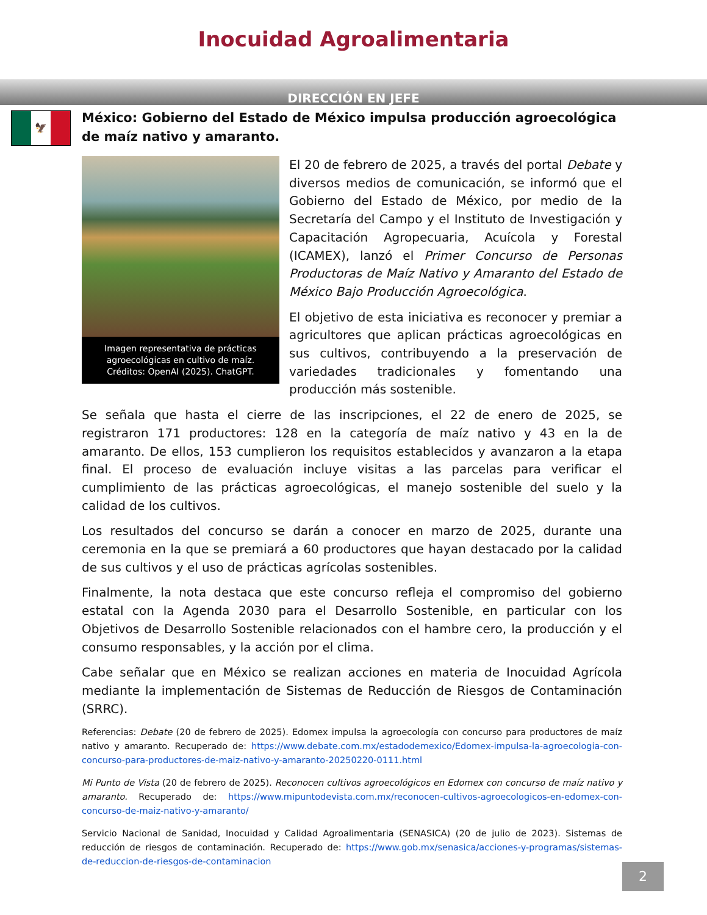Inocuidad Agroalimentaria
DIRECCIÓN EN JEFE
🦅
México: Gobierno del Estado de México impulsa producción agroecológica de maíz nativo y amaranto.
Imagen representativa de prácticas agroecológicas en cultivo de maíz. Créditos: OpenAI (2025). ChatGPT.
El 20 de febrero de 2025, a través del portal Debate y diversos medios de comunicación, se informó que el Gobierno del Estado de México, por medio de la Secretaría del Campo y el Instituto de Investigación y Capacitación Agropecuaria, Acuícola y Forestal (ICAMEX), lanzó el Primer Concurso de Personas Productoras de Maíz Nativo y Amaranto del Estado de México Bajo Producción Agroecológica.
El objetivo de esta iniciativa es reconocer y premiar a agricultores que aplican prácticas agroecológicas en sus cultivos, contribuyendo a la preservación de variedades tradicionales y fomentando una producción más sostenible.
Se señala que hasta el cierre de las inscripciones, el 22 de enero de 2025, se registraron 171 productores: 128 en la categoría de maíz nativo y 43 en la de amaranto. De ellos, 153 cumplieron los requisitos establecidos y avanzaron a la etapa final. El proceso de evaluación incluye visitas a las parcelas para verificar el cumplimiento de las prácticas agroecológicas, el manejo sostenible del suelo y la calidad de los cultivos.
Los resultados del concurso se darán a conocer en marzo de 2025, durante una ceremonia en la que se premiará a 60 productores que hayan destacado por la calidad de sus cultivos y el uso de prácticas agrícolas sostenibles.
Finalmente, la nota destaca que este concurso refleja el compromiso del gobierno estatal con la Agenda 2030 para el Desarrollo Sostenible, en particular con los Objetivos de Desarrollo Sostenible relacionados con el hambre cero, la producción y el consumo responsables, y la acción por el clima.
Cabe señalar que en México se realizan acciones en materia de Inocuidad Agrícola mediante la implementación de Sistemas de Reducción de Riesgos de Contaminación (SRRC).
Referencias: Debate (20 de febrero de 2025). Edomex impulsa la agroecología con concurso para productores de maíz nativo y amaranto. Recuperado de: https://www.debate.com.mx/estadodemexico/Edomex-impulsa-la-agroecologia-con-concurso-para-productores-de-maiz-nativo-y-amaranto-20250220-0111.html
Mi Punto de Vista (20 de febrero de 2025). Reconocen cultivos agroecológicos en Edomex con concurso de maíz nativo y amaranto. Recuperado de: https://www.mipuntodevista.com.mx/reconocen-cultivos-agroecologicos-en-edomex-con-concurso-de-maiz-nativo-y-amaranto/
Servicio Nacional de Sanidad, Inocuidad y Calidad Agroalimentaria (SENASICA) (20 de julio de 2023). Sistemas de reducción de riesgos de contaminación. Recuperado de: https://www.gob.mx/senasica/acciones-y-programas/sistemas-de-reduccion-de-riesgos-de-contaminacion
2